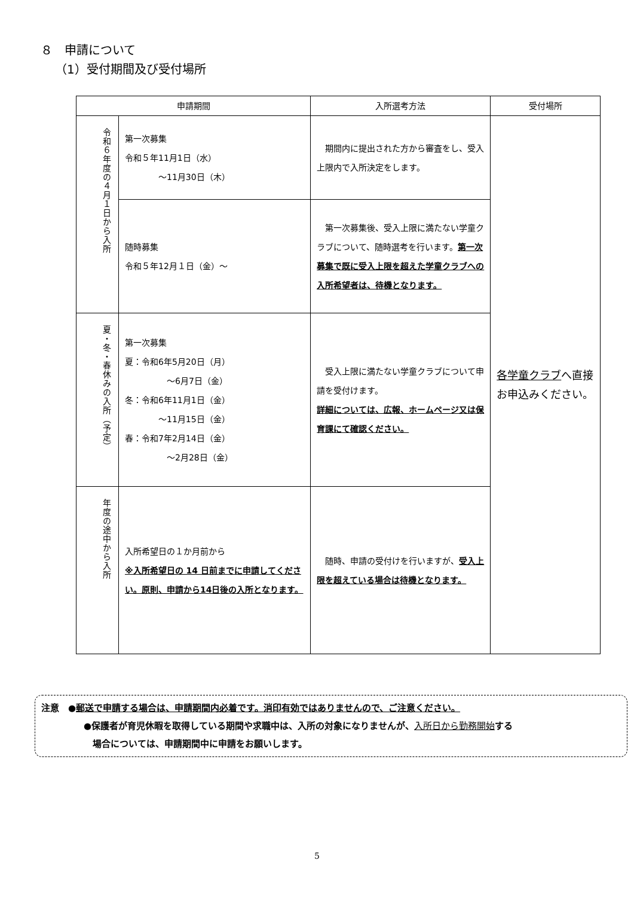８　申請について
（1）受付期間及び受付場所
| 申請期間 | | 入所選考方法 | 受付場所 |
| --- | --- | --- | --- |
| 令和６年度の４月１日から入所 | 第一次募集 令和５年11月1日（水） ～11月30日（木） | 期間内に提出された方から審査をし、受入上限内で入所決定をします。 | 各学童クラブ へ直接お申込みください。 |
| | 随時募集 令和５年12月１日（金）～ | 第一次募集後、受入上限に満たない学童クラブについて、随時選考を行います。 第一次募集で既に受入上限を超えた学童クラブへの入所希望者は、待機となります。 | |
| 夏・冬・春休みの入所（予定） | 第一次募集 夏：令和6年5月20日（月） ～6月7日（金） 冬：令和6年11月1日（金） ～11月15日（金） 春：令和7年2月14日（金） ～2月28日（金） | 受入上限に満たない学童クラブについて申請を受付けます。 詳細については、広報、ホームページ又は保育課にて確認ください。 | |
| 年度の途中から入所 | 入所希望日の１か月前から ※入所希望日の 14 日前までに申請してください。原則、申請から14日後の入所となります。 | 随時、申請の受付けを行いますが、 受入上限を超えている場合は待機となります。 | |
注意　●郵送で申請する場合は、申請期間内必着です。消印有効ではありませんので、ご注意ください。
●保護者が育児休暇を取得している期間や求職中は、入所の対象になりませんが、入所日から勤務開始する
　場合については、申請期間中に申請をお願いします。
5